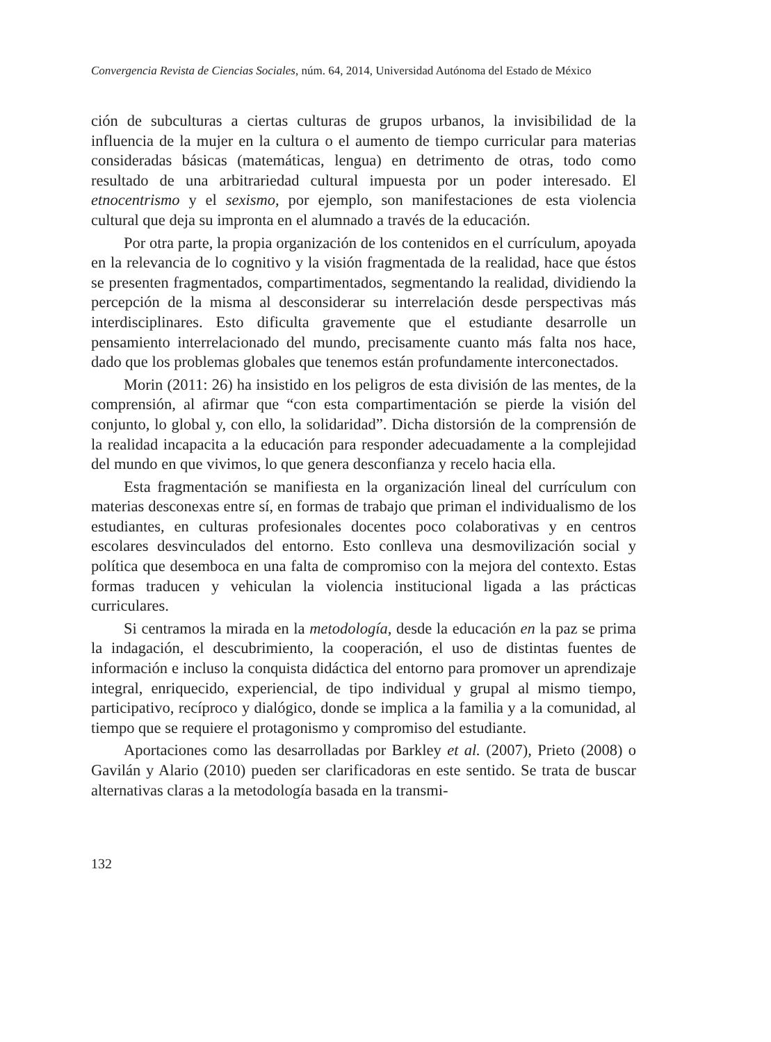Convergencia Revista de Ciencias Sociales, núm. 64, 2014, Universidad Autónoma del Estado de México
ción de subculturas a ciertas culturas de grupos urbanos, la invisibilidad de la influencia de la mujer en la cultura o el aumento de tiempo curricular para materias consideradas básicas (matemáticas, lengua) en detrimento de otras, todo como resultado de una arbitrariedad cultural impuesta por un poder interesado. El etnocentrismo y el sexismo, por ejemplo, son manifestaciones de esta violencia cultural que deja su impronta en el alumnado a través de la educación.
Por otra parte, la propia organización de los contenidos en el currículum, apoyada en la relevancia de lo cognitivo y la visión fragmentada de la realidad, hace que éstos se presenten fragmentados, compartimentados, segmentando la realidad, dividiendo la percepción de la misma al desconsiderar su interrelación desde perspectivas más interdisciplinares. Esto dificulta gravemente que el estudiante desarrolle un pensamiento interrelacionado del mundo, precisamente cuanto más falta nos hace, dado que los problemas globales que tenemos están profundamente interconectados.
Morin (2011: 26) ha insistido en los peligros de esta división de las mentes, de la comprensión, al afirmar que “con esta compartimentación se pierde la visión del conjunto, lo global y, con ello, la solidaridad”. Dicha distorsión de la comprensión de la realidad incapacita a la educación para responder adecuadamente a la complejidad del mundo en que vivimos, lo que genera desconfianza y recelo hacia ella.
Esta fragmentación se manifiesta en la organización lineal del currículum con materias desconexas entre sí, en formas de trabajo que priman el individualismo de los estudiantes, en culturas profesionales docentes poco colaborativas y en centros escolares desvinculados del entorno. Esto conlleva una desmovilización social y política que desemboca en una falta de compromiso con la mejora del contexto. Estas formas traducen y vehiculan la violencia institucional ligada a las prácticas curriculares.
Si centramos la mirada en la metodología, desde la educación en la paz se prima la indagación, el descubrimiento, la cooperación, el uso de distintas fuentes de información e incluso la conquista didáctica del entorno para promover un aprendizaje integral, enriquecido, experiencial, de tipo individual y grupal al mismo tiempo, participativo, recíproco y dialógico, donde se implica a la familia y a la comunidad, al tiempo que se requiere el protagonismo y compromiso del estudiante.
Aportaciones como las desarrolladas por Barkley et al. (2007), Prieto (2008) o Gavilán y Alario (2010) pueden ser clarificadoras en este sentido. Se trata de buscar alternativas claras a la metodología basada en la transmi-
132